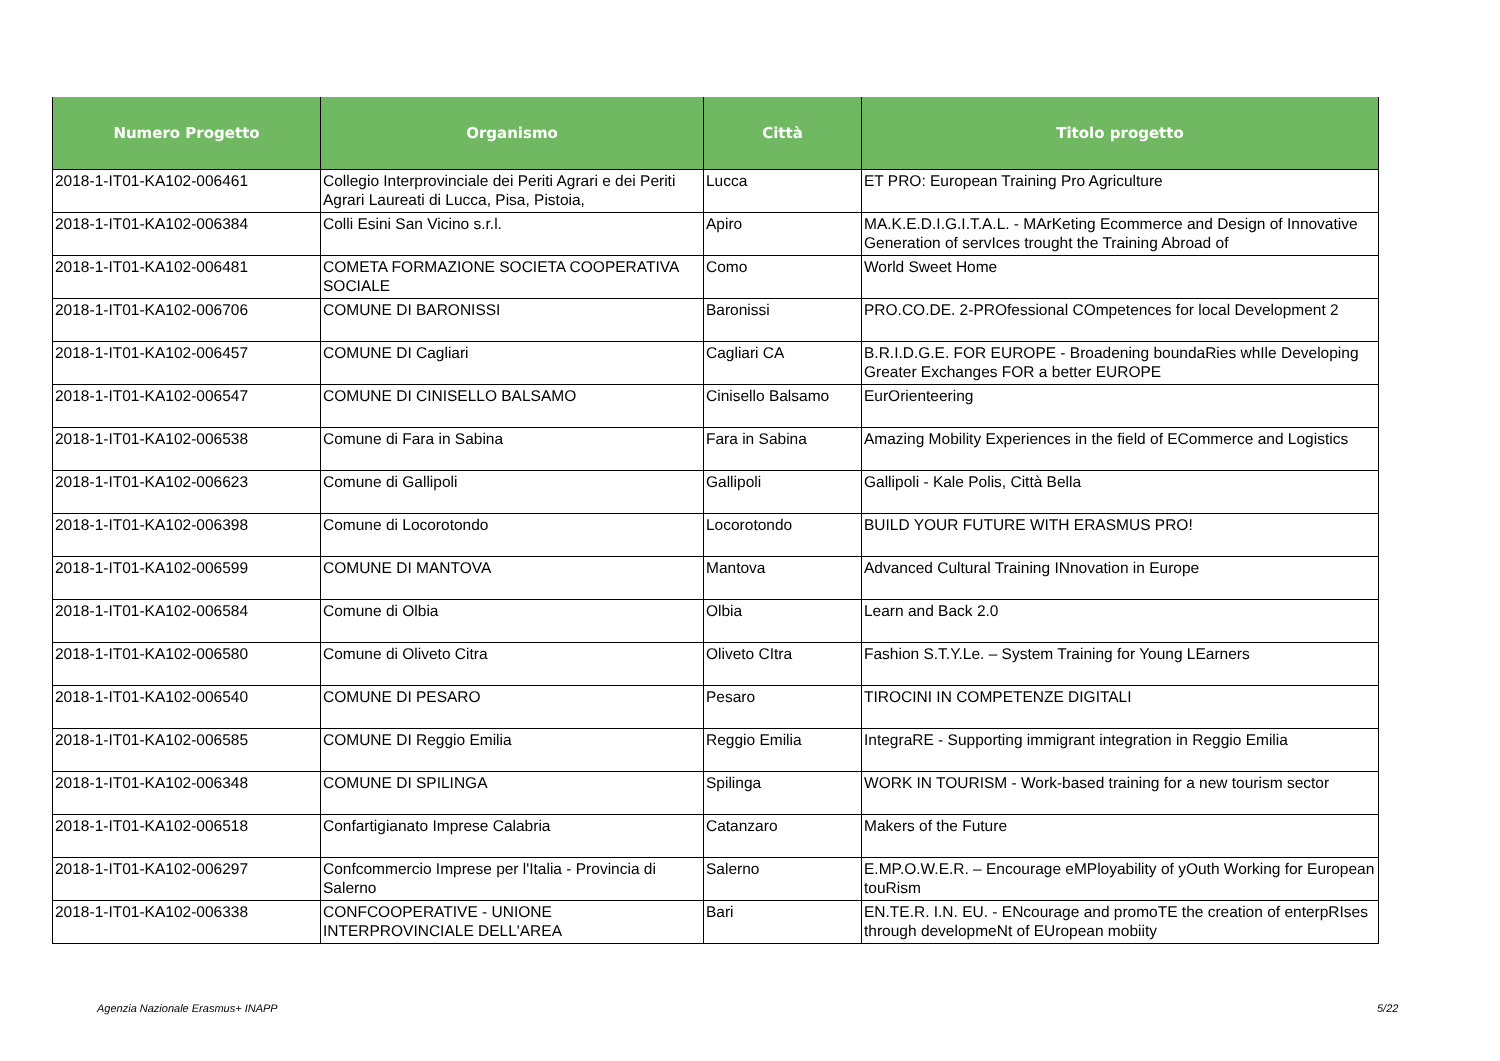| Numero Progetto | Organismo | Città | Titolo progetto |
| --- | --- | --- | --- |
| 2018-1-IT01-KA102-006461 | Collegio Interprovinciale dei Periti Agrari e dei Periti Agrari Laureati di Lucca, Pisa, Pistoia, | Lucca | ET PRO: European Training Pro Agriculture |
| 2018-1-IT01-KA102-006384 | Colli Esini San Vicino s.r.l. | Apiro | MA.K.E.D.I.G.I.T.A.L. - MArKeting Ecommerce and Design of Innovative Generation of servIces trought the Training Abroad of |
| 2018-1-IT01-KA102-006481 | COMETA FORMAZIONE SOCIETA COOPERATIVA SOCIALE | Como | World Sweet Home |
| 2018-1-IT01-KA102-006706 | COMUNE DI BARONISSI | Baronissi | PRO.CO.DE. 2-PROfessional COmpetences for local Development 2 |
| 2018-1-IT01-KA102-006457 | COMUNE DI Cagliari | Cagliari CA | B.R.I.D.G.E. FOR EUROPE - Broadening boundaRies whIle Developing Greater Exchanges FOR a better EUROPE |
| 2018-1-IT01-KA102-006547 | COMUNE DI CINISELLO BALSAMO | Cinisello Balsamo | EurOrienteering |
| 2018-1-IT01-KA102-006538 | Comune di Fara in Sabina | Fara in Sabina | Amazing Mobility Experiences in the field of ECommerce and Logistics |
| 2018-1-IT01-KA102-006623 | Comune di Gallipoli | Gallipoli | Gallipoli - Kale Polis, Città Bella |
| 2018-1-IT01-KA102-006398 | Comune di Locorotondo | Locorotondo | BUILD YOUR FUTURE WITH ERASMUS PRO! |
| 2018-1-IT01-KA102-006599 | COMUNE DI MANTOVA | Mantova | Advanced Cultural Training INnovation in Europe |
| 2018-1-IT01-KA102-006584 | Comune di Olbia | Olbia | Learn and Back 2.0 |
| 2018-1-IT01-KA102-006580 | Comune di Oliveto Citra | Oliveto CItra | Fashion S.T.Y.Le. – System Training for Young LEarners |
| 2018-1-IT01-KA102-006540 | COMUNE DI PESARO | Pesaro | TIROCINI IN COMPETENZE DIGITALI |
| 2018-1-IT01-KA102-006585 | COMUNE DI Reggio Emilia | Reggio Emilia | IntegraRE - Supporting immigrant integration in Reggio Emilia |
| 2018-1-IT01-KA102-006348 | COMUNE DI SPILINGA | Spilinga | WORK IN TOURISM - Work-based training for a new tourism sector |
| 2018-1-IT01-KA102-006518 | Confartigianato Imprese Calabria | Catanzaro | Makers of the Future |
| 2018-1-IT01-KA102-006297 | Confcommercio Imprese per l'Italia - Provincia di Salerno | Salerno | E.MP.O.W.E.R. – Encourage eMPloyability of yOuth Working for European touRism |
| 2018-1-IT01-KA102-006338 | CONFCOOPERATIVE - UNIONE INTERPROVINCIALE DELL'AREA | Bari | EN.TE.R. I.N. EU. - ENcourage and promoTE the creation of enterpRIses through developmeNt of EUropean mobiity |
Agenzia Nazionale Erasmus+ INAPP
5/22